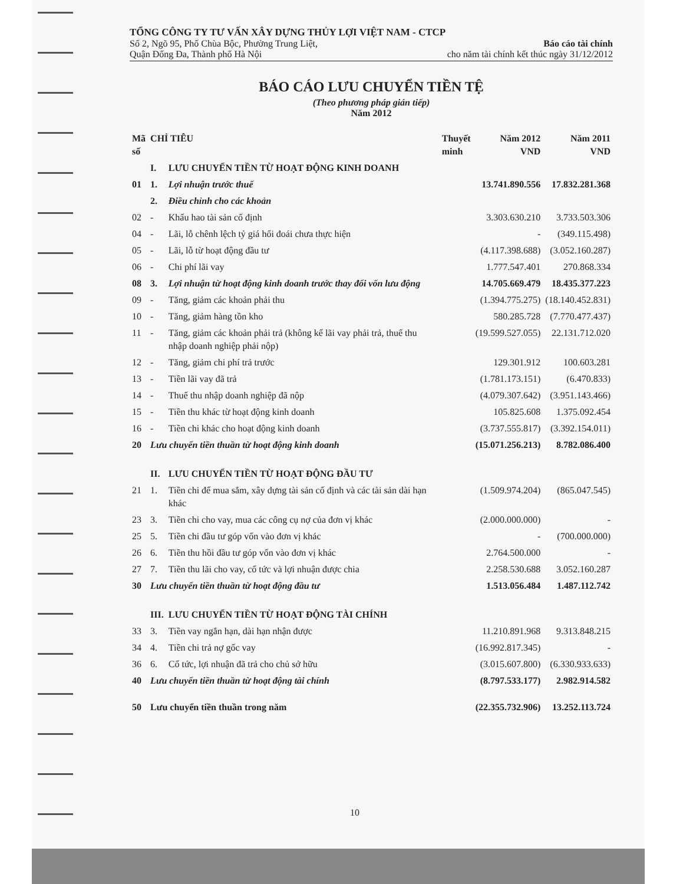TỔNG CÔNG TY TƯ VẤN XÂY DỰNG THỦY LỢI VIỆT NAM - CTCP
Số 2, Ngõ 95, Phố Chùa Bộc, Phường Trung Liệt,
Quận Đống Đa, Thành phố Hà Nội
Báo cáo tài chính
cho năm tài chính kết thúc ngày 31/12/2012
BÁO CÁO LƯU CHUYỂN TIỀN TỆ
(Theo phương pháp gián tiếp)
Năm 2012
| Mã số | CHỈ TIÊU | | Thuyết minh | Năm 2012 VND | Năm 2011 VND |
| --- | --- | --- | --- | --- | --- |
| | I. | LƯU CHUYỂN TIỀN TỪ HOẠT ĐỘNG KINH DOANH | | | |
| 01 | 1. | Lợi nhuận trước thuế | | 13.741.890.556 | 17.832.281.368 |
| | 2. | Điều chỉnh cho các khoản | | | |
| 02 | - | Khấu hao tài sản cố định | | 3.303.630.210 | 3.733.503.306 |
| 04 | - | Lãi, lỗ chênh lệch tỷ giá hối đoái chưa thực hiện | | - | (349.115.498) |
| 05 | - | Lãi, lỗ từ hoạt động đầu tư | | (4.117.398.688) | (3.052.160.287) |
| 06 | - | Chi phí lãi vay | | 1.777.547.401 | 270.868.334 |
| 08 | 3. | Lợi nhuận từ hoạt động kinh doanh trước thay đổi vốn lưu động | | 14.705.669.479 | 18.435.377.223 |
| 09 | - | Tăng, giảm các khoản phải thu | | (1.394.775.275) | (18.140.452.831) |
| 10 | - | Tăng, giảm hàng tồn kho | | 580.285.728 | (7.770.477.437) |
| 11 | - | Tăng, giảm các khoản phải trả (không kể lãi vay phải trả, thuế thu nhập doanh nghiệp phải nộp) | | (19.599.527.055) | 22.131.712.020 |
| 12 | - | Tăng, giảm chi phí trả trước | | 129.301.912 | 100.603.281 |
| 13 | - | Tiền lãi vay đã trả | | (1.781.173.151) | (6.470.833) |
| 14 | - | Thuế thu nhập doanh nghiệp đã nộp | | (4.079.307.642) | (3.951.143.466) |
| 15 | - | Tiền thu khác từ hoạt động kinh doanh | | 105.825.608 | 1.375.092.454 |
| 16 | - | Tiền chi khác cho hoạt động kinh doanh | | (3.737.555.817) | (3.392.154.011) |
| 20 | Lưu chuyển tiền thuần từ hoạt động kinh doanh | | | (15.071.256.213) | 8.782.086.400 |
| | II. | LƯU CHUYỂN TIỀN TỪ HOẠT ĐỘNG ĐẦU TƯ | | | |
| 21 | 1. | Tiền chi để mua sắm, xây dựng tài sản cố định và các tài sản dài hạn khác | | (1.509.974.204) | (865.047.545) |
| 23 | 3. | Tiền chi cho vay, mua các công cụ nợ của đơn vị khác | | (2.000.000.000) | - |
| 25 | 5. | Tiền chi đầu tư góp vốn vào đơn vị khác | | - | (700.000.000) |
| 26 | 6. | Tiền thu hồi đầu tư góp vốn vào đơn vị khác | | 2.764.500.000 | - |
| 27 | 7. | Tiền thu lãi cho vay, cổ tức và lợi nhuận được chia | | 2.258.530.688 | 3.052.160.287 |
| 30 | Lưu chuyển tiền thuần từ hoạt động đầu tư | | | 1.513.056.484 | 1.487.112.742 |
| | III. | LƯU CHUYỂN TIỀN TỪ HOẠT ĐỘNG TÀI CHÍNH | | | |
| 33 | 3. | Tiền vay ngắn hạn, dài hạn nhận được | | 11.210.891.968 | 9.313.848.215 |
| 34 | 4. | Tiền chi trả nợ gốc vay | | (16.992.817.345) | - |
| 36 | 6. | Cổ tức, lợi nhuận đã trả cho chủ sở hữu | | (3.015.607.800) | (6.330.933.633) |
| 40 | Lưu chuyển tiền thuần từ hoạt động tài chính | | | (8.797.533.177) | 2.982.914.582 |
| 50 | Lưu chuyển tiền thuần trong năm | | | (22.355.732.906) | 13.252.113.724 |
10